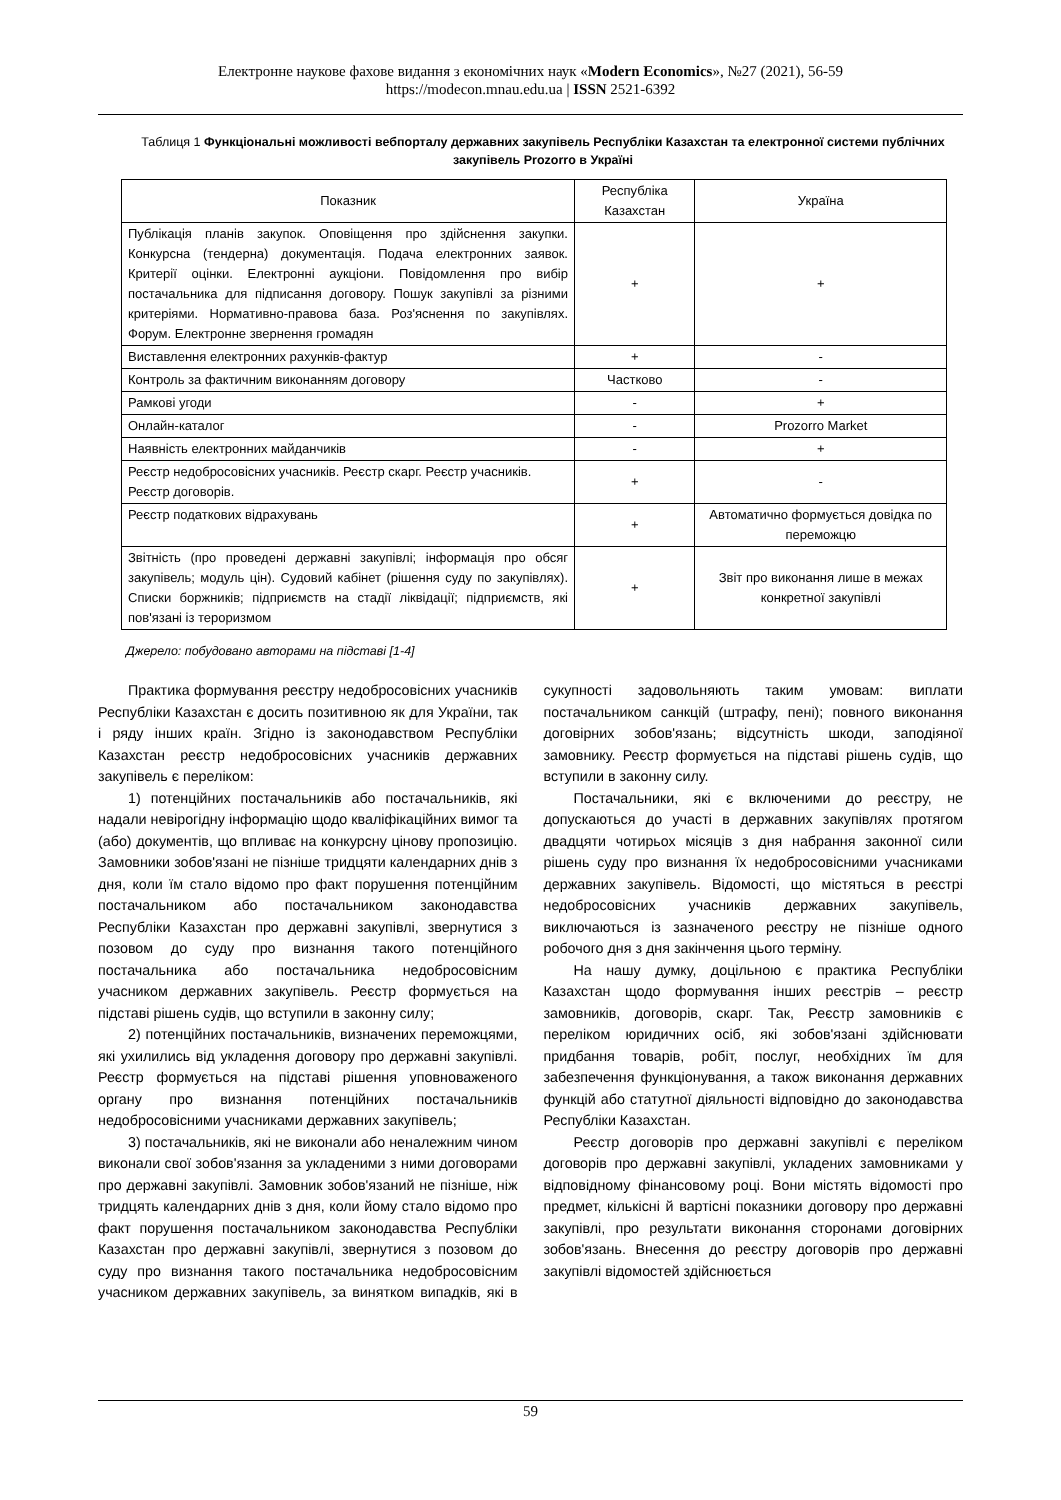Електронне наукове фахове видання з економічних наук «Modern Economics», №27 (2021), 56-59
https://modecon.mnau.edu.ua | ISSN 2521-6392
Таблиця 1 Функціональні можливості вебпорталу державних закупівель Республіки Казахстан та електронної системи публічних закупівель Prozorro в Україні
| Показник | Республіка Казахстан | Україна |
| --- | --- | --- |
| Публікація планів закупок. Оповіщення про здійснення закупки. Конкурсна (тендерна) документація. Подача електронних заявок. Критерії оцінки. Електронні аукціони. Повідомлення про вибір постачальника для підписання договору. Пошук закупівлі за різними критеріями. Нормативно-правова база. Роз'яснення по закупівлях. Форум. Електронне звернення громадян | + | + |
| Виставлення електронних рахунків-фактур | + | - |
| Контроль за фактичним виконанням договору | Частково | - |
| Рамкові угоди | - | + |
| Онлайн-каталог | - | Prozorro Market |
| Наявність електронних майданчиків | - | + |
| Реєстр недобросовісних учасників. Реєстр скарг. Реєстр учасників. Реєстр договорів. | + | - |
| Реєстр податкових відрахувань | + | Автоматично формується довідка по переможцю |
| Звітність (про проведені державні закупівлі; інформація про обсяг закупівель; модуль цін). Судовий кабінет (рішення суду по закупівлях). Списки боржників; підприємств на стадії ліквідації; підприємств, які пов'язані із тероризмом | + | Звіт про виконання лише в межах конкретної закупівлі |
Джерело: побудовано авторами на підставі [1-4]
Практика формування реєстру недобросовісних учасників Республіки Казахстан є досить позитивною як для України, так і ряду інших країн. Згідно із законодавством Республіки Казахстан реєстр недобросовісних учасників державних закупівель є переліком:
1) потенційних постачальників або постачальників, які надали невірогідну інформацію щодо кваліфікаційних вимог та (або) документів, що впливає на конкурсну цінову пропозицію. Замовники зобов'язані не пізніше тридцяти календарних днів з дня, коли їм стало відомо про факт порушення потенційним постачальником або постачальником законодавства Республіки Казахстан про державні закупівлі, звернутися з позовом до суду про визнання такого потенційного постачальника або постачальника недобросовісним учасником державних закупівель. Реєстр формується на підставі рішень судів, що вступили в законну силу;
2) потенційних постачальників, визначених переможцями, які ухилились від укладення договору про державні закупівлі. Реєстр формується на підставі рішення уповноваженого органу про визнання потенційних постачальників недобросовісними учасниками державних закупівель;
3) постачальників, які не виконали або неналежним чином виконали свої зобов'язання за укладеними з ними договорами про державні закупівлі. Замовник зобов'язаний не пізніше, ніж тридцять календарних днів з дня, коли йому стало відомо про факт порушення постачальником законодавства Республіки Казахстан про державні закупівлі, звернутися з позовом до суду про визнання такого постачальника недобросовісним учасником державних закупівель, за винятком випадків, які в сукупності задовольняють таким умовам: виплати постачальником санкцій (штрафу, пені); повного виконання договірних зобов'язань; відсутність шкоди, заподіяної замовнику. Реєстр формується на підставі рішень судів, що вступили в законну силу.
Постачальники, які є включеними до реєстру, не допускаються до участі в державних закупівлях протягом двадцяти чотирьох місяців з дня набрання законної сили рішень суду про визнання їх недобросовісними учасниками державних закупівель. Відомості, що містяться в реєстрі недобросовісних учасників державних закупівель, виключаються із зазначеного реєстру не пізніше одного робочого дня з дня закінчення цього терміну.
На нашу думку, доцільною є практика Республіки Казахстан щодо формування інших реєстрів – реєстр замовників, договорів, скарг. Так, Реєстр замовників є переліком юридичних осіб, які зобов'язані здійснювати придбання товарів, робіт, послуг, необхідних їм для забезпечення функціонування, а також виконання державних функцій або статутної діяльності відповідно до законодавства Республіки Казахстан.
Реєстр договорів про державні закупівлі є переліком договорів про державні закупівлі, укладених замовниками у відповідному фінансовому році. Вони містять відомості про предмет, кількісні й вартісні показники договору про державні закупівлі, про результати виконання сторонами договірних зобов'язань. Внесення до реєстру договорів про державні закупівлі відомостей здійснюється
59